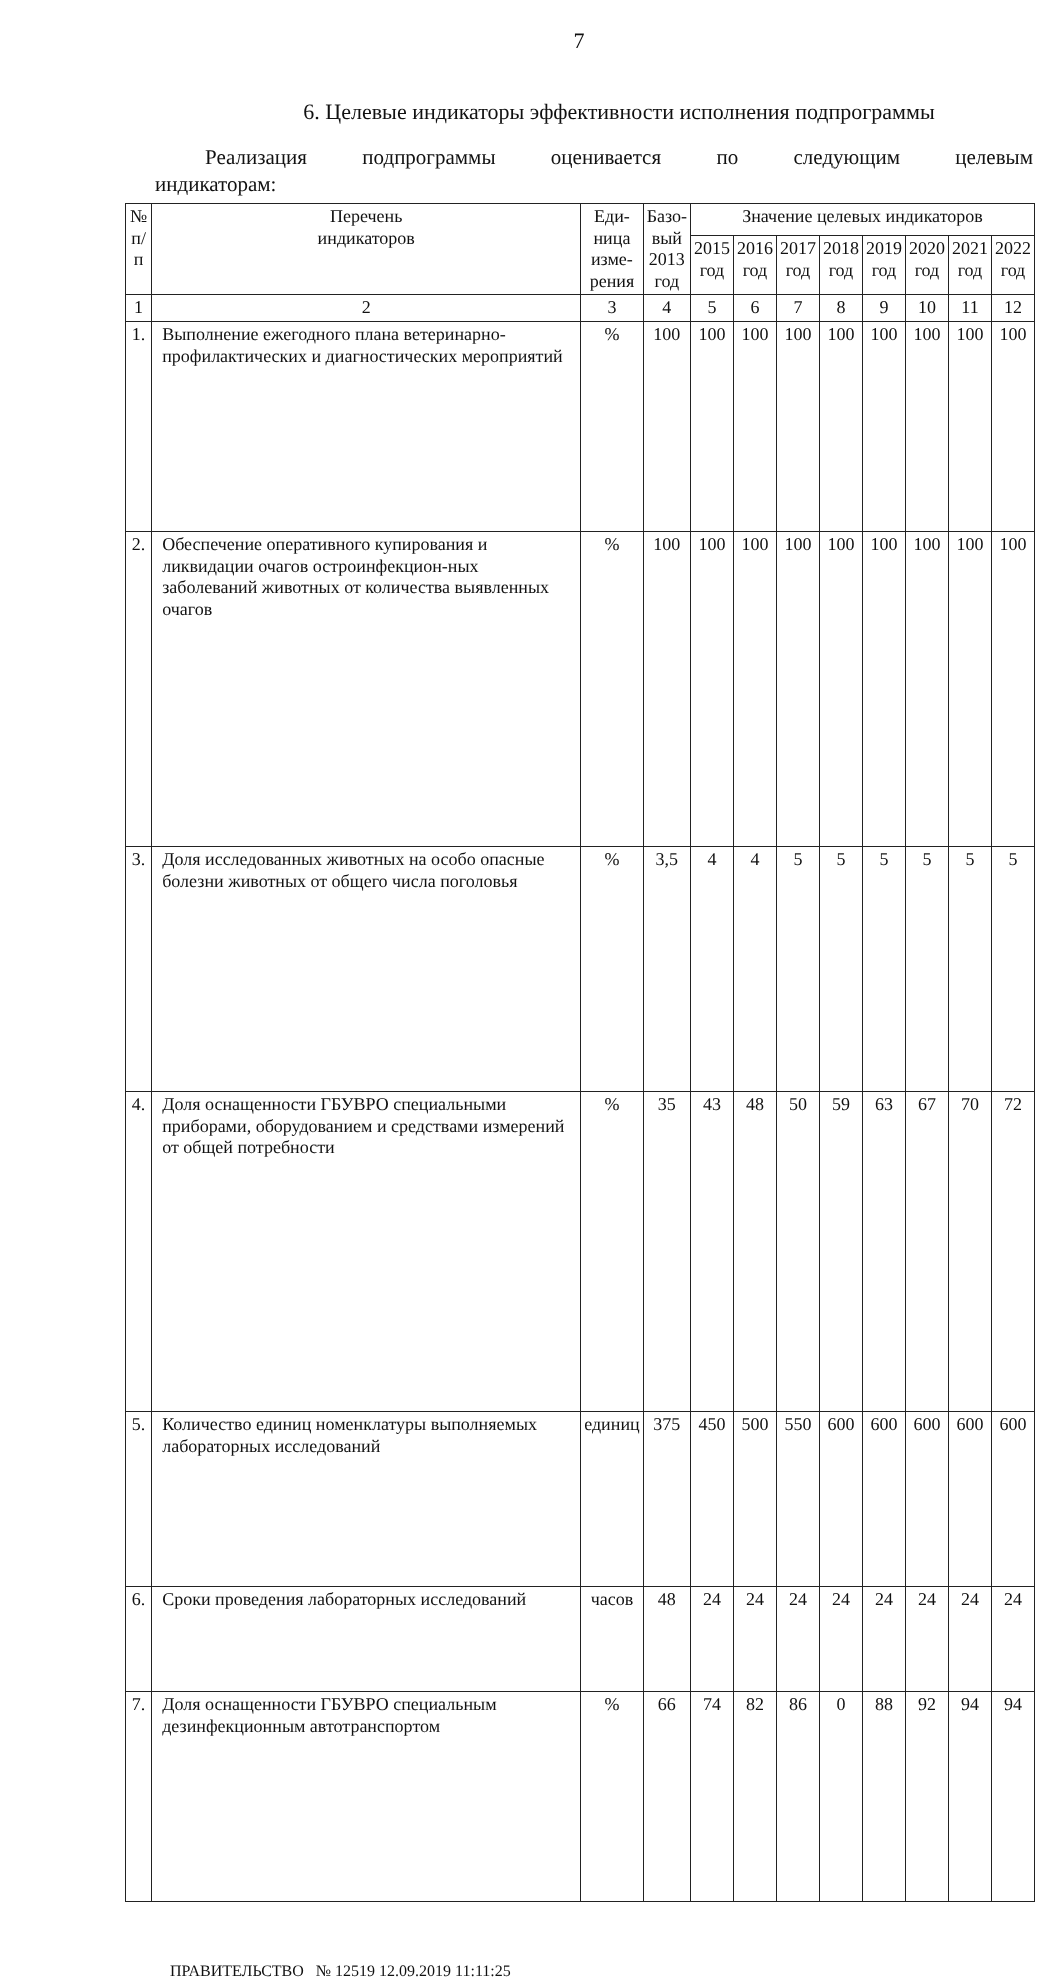7
6. Целевые индикаторы эффективности исполнения подпрограммы
Реализация подпрограммы оценивается по следующим целевым
индикаторам:
| № п/п | Перечень индикаторов | Еди- ница изме- рения | Базо- вый 2013 год | Значение целевых индикаторов | | | | | | | |
| --- | --- | --- | --- | --- | --- | --- | --- | --- | --- | --- | --- |
| | | | | 2015 год | 2016 год | 2017 год | 2018 год | 2019 год | 2020 год | 2021 год | 2022 год |
| 1 | 2 | 3 | 4 | 5 | 6 | 7 | 8 | 9 | 10 | 11 | 12 |
| 1. | Выполнение ежегодного плана ветеринарно-профилактических и диагностических мероприятий | % | 100 | 100 | 100 | 100 | 100 | 100 | 100 | 100 | 100 |
| 2. | Обеспечение оперативного купирования и ликвидации очагов остроинфекцион-ных заболеваний животных от количества выявленных очагов | % | 100 | 100 | 100 | 100 | 100 | 100 | 100 | 100 | 100 |
| 3. | Доля исследованных животных на особо опасные болезни животных от общего числа поголовья | % | 3,5 | 4 | 4 | 5 | 5 | 5 | 5 | 5 | 5 |
| 4. | Доля оснащенности ГБУВРО специальными приборами, оборудованием и средствами измерений от общей потребности | % | 35 | 43 | 48 | 50 | 59 | 63 | 67 | 70 | 72 |
| 5. | Количество единиц номенклатуры выполняемых лабораторных исследований | единиц | 375 | 450 | 500 | 550 | 600 | 600 | 600 | 600 | 600 |
| 6. | Сроки проведения лабораторных исследований | часов | 48 | 24 | 24 | 24 | 24 | 24 | 24 | 24 | 24 |
| 7. | Доля оснащенности ГБУВРО специальным дезинфекционным автотранспортом | % | 66 | 74 | 82 | 86 | 0 | 88 | 92 | 94 | 94 |
ПРАВИТЕЛЬСТВО № 12519 12.09.2019 11:11:25